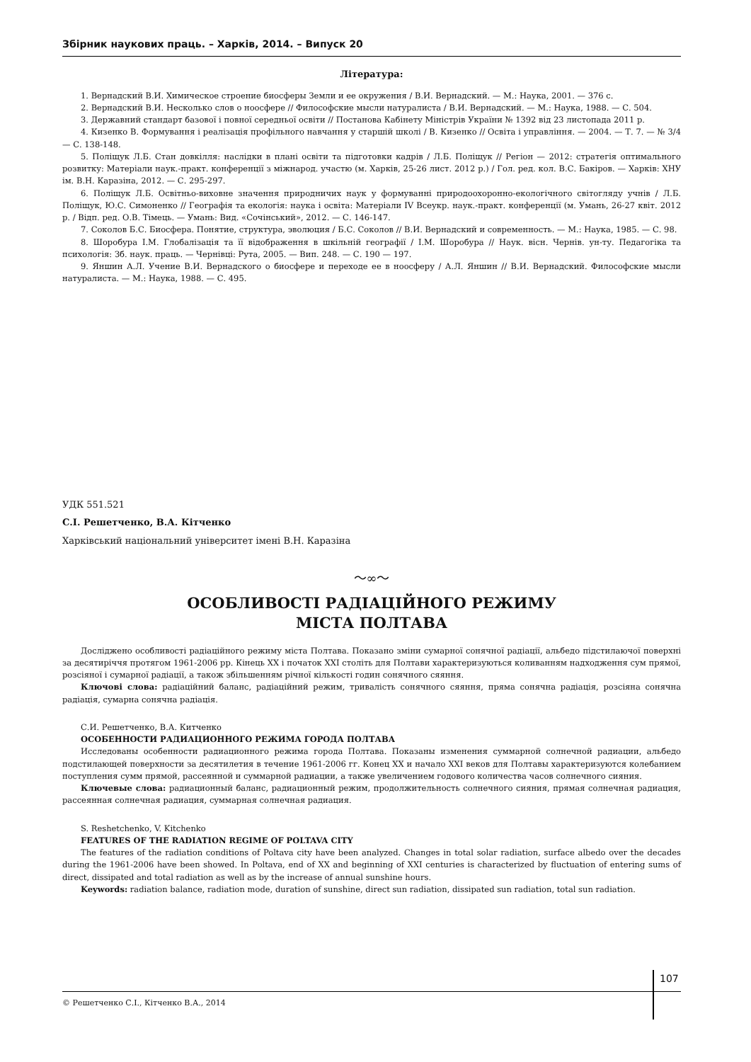Збірник наукових праць. – Харків, 2014. – Випуск 20
Література:
1. Вернадский В.И. Химическое строение биосферы Земли и ее окружения / В.И. Вернадский. — М.: Наука, 2001. — 376 с.
2. Вернадский В.И. Несколько слов о ноосфере // Философские мысли натуралиста / В.И. Вернадский. — М.: Наука, 1988. — С. 504.
3. Державний стандарт базової і повної середньої освіти // Постанова Кабінету Міністрів України № 1392 від 23 листопада 2011 р.
4. Кизенко В. Формування і реалізація профільного навчання у старшій школі / В. Кизенко // Освіта і управління. — 2004. — Т. 7. — № 3/4 — С. 138-148.
5. Поліщук Л.Б. Стан довкілля: наслідки в плані освіти та підготовки кадрів / Л.Б. Поліщук // Регіон — 2012: стратегія оптимального розвитку: Матеріали наук.-практ. конференції з міжнарод. участю (м. Харків, 25-26 лист. 2012 р.) / Гол. ред. кол. В.С. Бакіров. — Харків: ХНУ ім. В.Н. Каразіна, 2012. — С. 295-297.
6. Поліщук Л.Б. Освітньо-виховне значення природничих наук у формуванні природоохоронно-екологічного світогляду учнів / Л.Б. Поліщук, Ю.С. Симоненко // Географія та екологія: наука і освіта: Матеріали IV Всеукр. наук.-практ. конференції (м. Умань, 26-27 квіт. 2012 р. / Відп. ред. О.В. Тімець. — Умань: Вид. «Сочінський», 2012. — С. 146-147.
7. Соколов Б.С. Биосфера. Понятие, структура, эволюция / Б.С. Соколов // В.И. Вернадский и современность. — М.: Наука, 1985. — С. 98.
8. Шоробура І.М. Глобалізація та її відображення в шкільній географії / І.М. Шоробура // Наук. вісн. Чернів. ун-ту. Педагогіка та психологія: Зб. наук. праць. — Чернівці: Рута, 2005. — Вип. 248. — С. 190 — 197.
9. Яншин А.Л. Учение В.И. Вернадского о биосфере и переходе ее в ноосферу / А.Л. Яншин // В.И. Вернадский. Философские мысли натуралиста. — М.: Наука, 1988. — С. 495.
УДК 551.521
С.І. Решетченко, В.А. Кітченко
Харківський національний університет імені В.Н. Каразіна
〜∞〜
ОСОБЛИВОСТІ РАДІАЦІЙНОГО РЕЖИМУ
МІСТА ПОЛТАВА
Досліджено особливості радіаційного режиму міста Полтава. Показано зміни сумарної сонячної радіації, альбедо підстилаючої поверхні за десятиріччя протягом 1961-2006 рр. Кінець XX і початок XXI століть для Полтави характеризуються коливанням надходження сум прямої, розсіяної і сумарної радіації, а також збільшенням річної кількості годин сонячного сяяння.
Ключові слова: радіаційний баланс, радіаційний режим, тривалість сонячного сяяння, пряма сонячна радіація, розсіяна сонячна радіація, сумарна сонячна радіація.
С.И. Решетченко, В.А. Китченко
ОСОБЕННОСТИ РАДИАЦИОННОГО РЕЖИМА ГОРОДА ПОЛТАВА
Исследованы особенности радиационного режима города Полтава. Показаны изменения суммарной солнечной радиации, альбедо подстилающей поверхности за десятилетия в течение 1961-2006 гг. Конец XX и начало XXI веков для Полтавы характеризуются колебанием поступления сумм прямой, рассеянной и суммарной радиации, а также увеличением годового количества часов солнечного сияния.
Ключевые слова: радиационный баланс, радиационный режим, продолжительность солнечного сияния, прямая солнечная радиация, рассеянная солнечная радиация, суммарная солнечная радиация.
S. Reshetchenko, V. Kitchenko
FEATURES OF THE RADIATION REGIME OF POLTAVA CITY
The features of the radiation conditions of Poltava city have been analyzed. Changes in total solar radiation, surface albedo over the decades during the 1961-2006 have been showed. In Poltava, end of XX and beginning of XXI centuries is characterized by fluctuation of entering sums of direct, dissipated and total radiation as well as by the increase of annual sunshine hours.
Keywords: radiation balance, radiation mode, duration of sunshine, direct sun radiation, dissipated sun radiation, total sun radiation.
107
© Решетченко С.І., Кітченко В.А., 2014